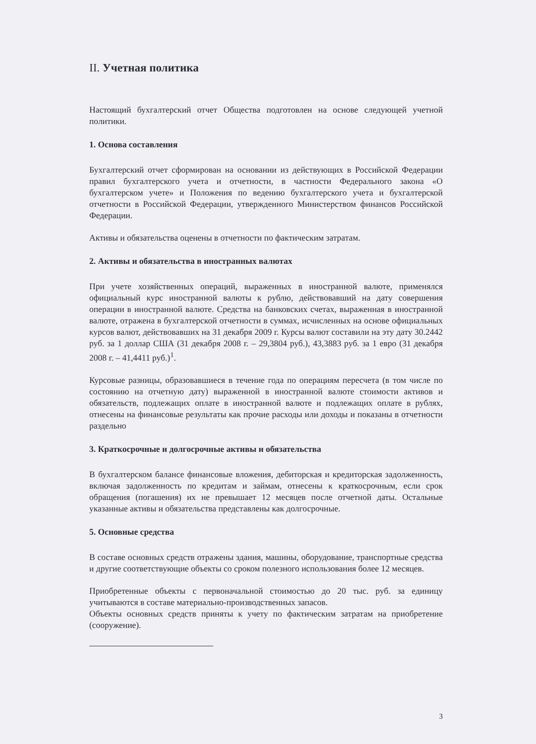II. Учетная политика
Настоящий бухгалтерский отчет Общества подготовлен на основе следующей учетной политики.
1. Основа составления
Бухгалтерский отчет сформирован на основании из действующих в Российской Федерации правил бухгалтерского учета и отчетности, в частности Федерального закона «О бухгалтерском учете» и Положения по ведению бухгалтерского учета и бухгалтерской отчетности в Российской Федерации, утвержденного Министерством финансов Российской Федерации.
Активы и обязательства оценены в отчетности по фактическим затратам.
2. Активы и обязательства в иностранных валютах
При учете хозяйственных операций, выраженных в иностранной валюте, применялся официальный курс иностранной валюты к рублю, действовавший на дату совершения операции в иностранной валюте. Средства на банковских счетах, выраженная в иностранной валюте, отражена в бухгалтерской отчетности в суммах, исчисленных на основе официальных курсов валют, действовавших на 31 декабря 2009 г. Курсы валют составили на эту дату 30.2442 руб. за 1 доллар США (31 декабря 2008 г. – 29,3804 руб.), 43,3883 руб. за 1 евро (31 декабря 2008 г. – 41,4411 руб.)<sup>1</sup>.
Курсовые разницы, образовавшиеся в течение года по операциям пересчета (в том числе по состоянию на отчетную дату) выраженной в иностранной валюте стоимости активов и обязательств, подлежащих оплате в иностранной валюте и подлежащих оплате в рублях, отнесены на финансовые результаты как прочие расходы или доходы и показаны в отчетности раздельно
3. Краткосрочные и долгосрочные активы и обязательства
В бухгалтерском балансе финансовые вложения, дебиторская и кредиторская задолженность, включая задолженность по кредитам и займам, отнесены к краткосрочным, если срок обращения (погашения) их не превышает 12 месяцев после отчетной даты. Остальные указанные активы и обязательства представлены как долгосрочные.
5. Основные средства
В составе основных средств отражены здания, машины, оборудование, транспортные средства и другие соответствующие объекты со сроком полезного использования более 12 месяцев.
Приобретенные объекты с первоначальной стоимостью до 20 тыс. руб. за единицу учитываются в составе материально-производственных запасов.
Объекты основных средств приняты к учету по фактическим затратам на приобретение (сооружение).
3